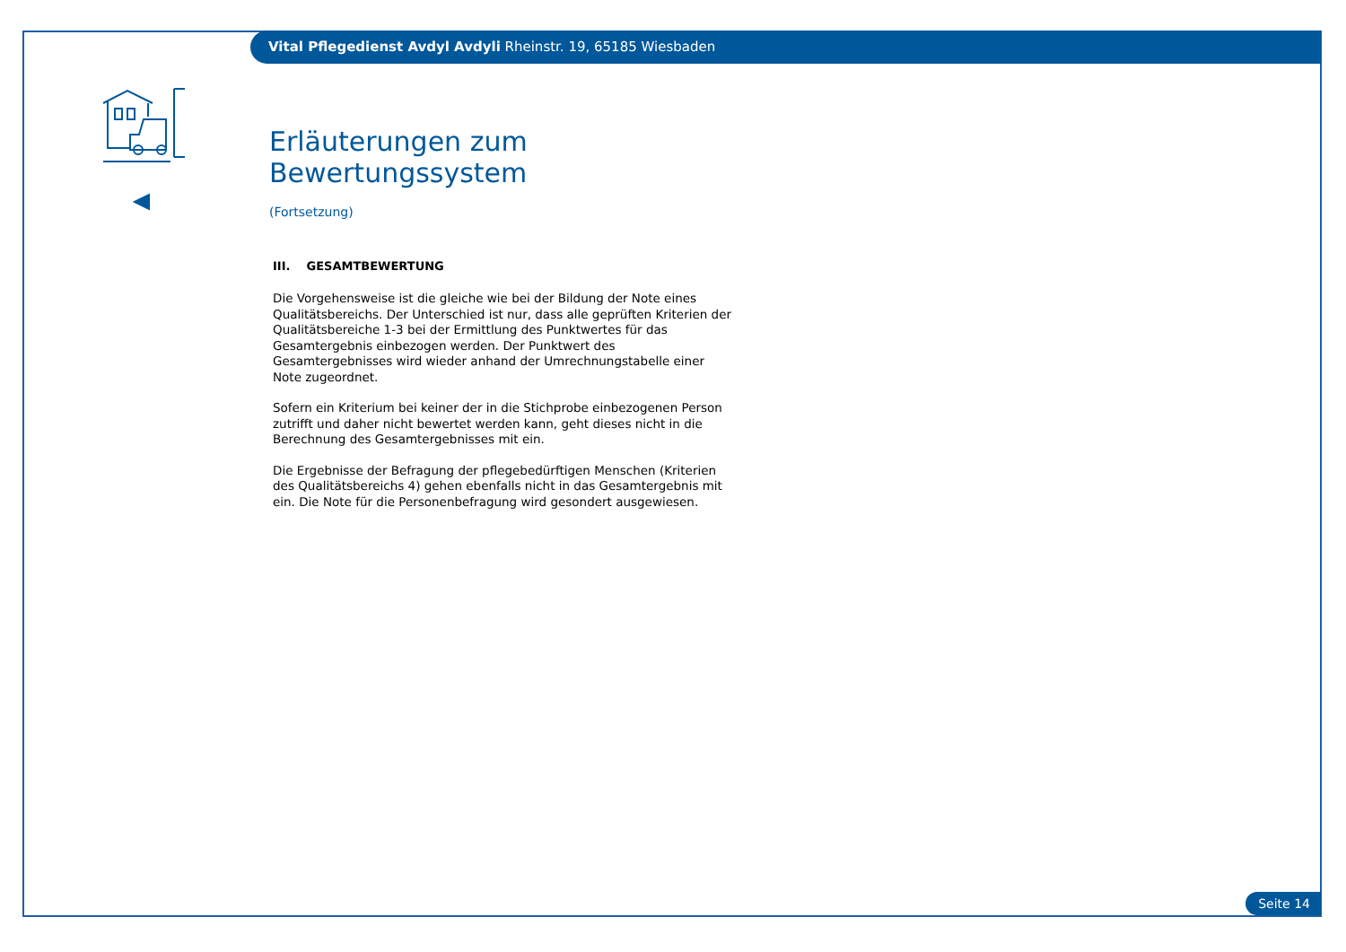Vital Pflegedienst Avdyl Avdyli Rheinstr. 19, 65185 Wiesbaden
Erläuterungen zum Bewertungssystem
(Fortsetzung)
III. GESAMTBEWERTUNG
Die Vorgehensweise ist die gleiche wie bei der Bildung der Note eines Qualitätsbereichs. Der Unterschied ist nur, dass alle geprüften Kriterien der Qualitätsbereiche 1-3 bei der Ermittlung des Punktwertes für das Gesamtergebnis einbezogen werden. Der Punktwert des Gesamtergebnisses wird wieder anhand der Umrechnungstabelle einer Note zugeordnet.
Sofern ein Kriterium bei keiner der in die Stichprobe einbezogenen Person zutrifft und daher nicht bewertet werden kann, geht dieses nicht in die Berechnung des Gesamtergebnisses mit ein.
Die Ergebnisse der Befragung der pflegebedürftigen Menschen (Kriterien des Qualitätsbereichs 4) gehen ebenfalls nicht in das Gesamtergebnis mit ein. Die Note für die Personenbefragung wird gesondert ausgewiesen.
Seite 14